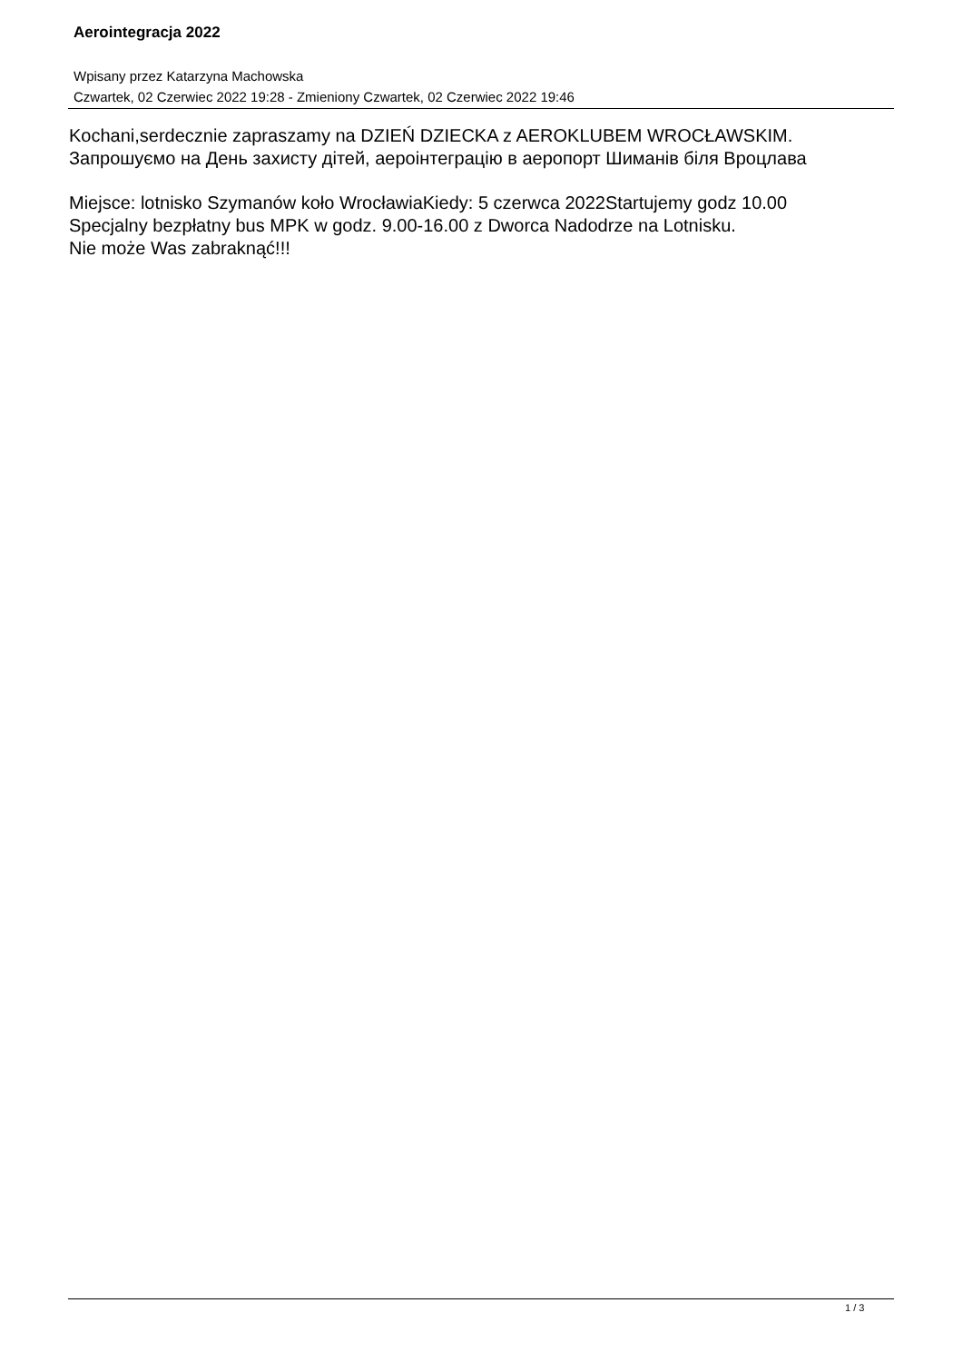Aerointegracja 2022
Wpisany przez Katarzyna Machowska
Czwartek, 02 Czerwiec 2022 19:28 - Zmieniony Czwartek, 02 Czerwiec 2022 19:46
Kochani,serdecznie zapraszamy na DZIEŃ DZIECKA z AEROKLUBEM WROCŁAWSKIM.
Запрошуємо на День захисту дітей, аероінтеграцію в аеропорт Шиманів біля Вроцлава
Miejsce: lotnisko Szymanów koło WrocławiaKiedy: 5 czerwca 2022Startujemy godz 10.00
Specjalny bezpłatny bus MPK w godz. 9.00-16.00 z Dworca Nadodrze na Lotnisku.
Nie może Was zabraknąć!!!
1 / 3